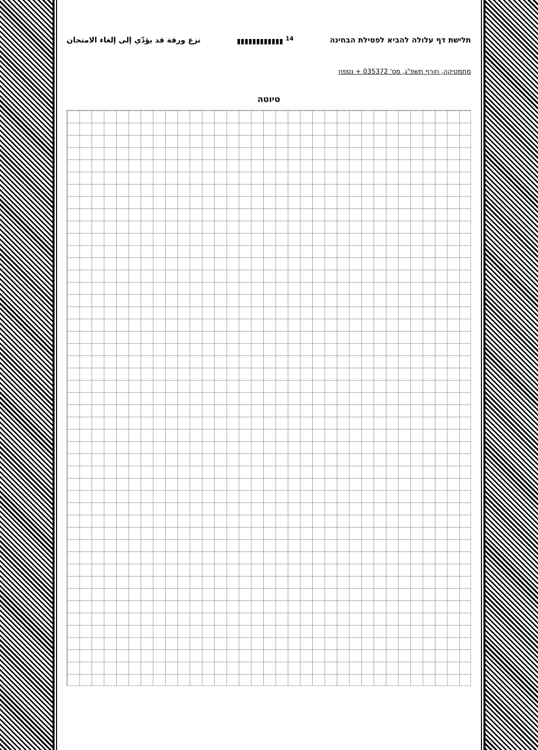תלישת דף עלולה להביא לפסילת הבחינה <sup>14</sup> ▮▮▮▮▮▮▮▮▮▮▮▮ نزع ورقة قد يؤدّي إلى إلغاء الامتحان
מתמטיקה, חורף תשפ"ג, מס' 035372 + נספח
טיוטה